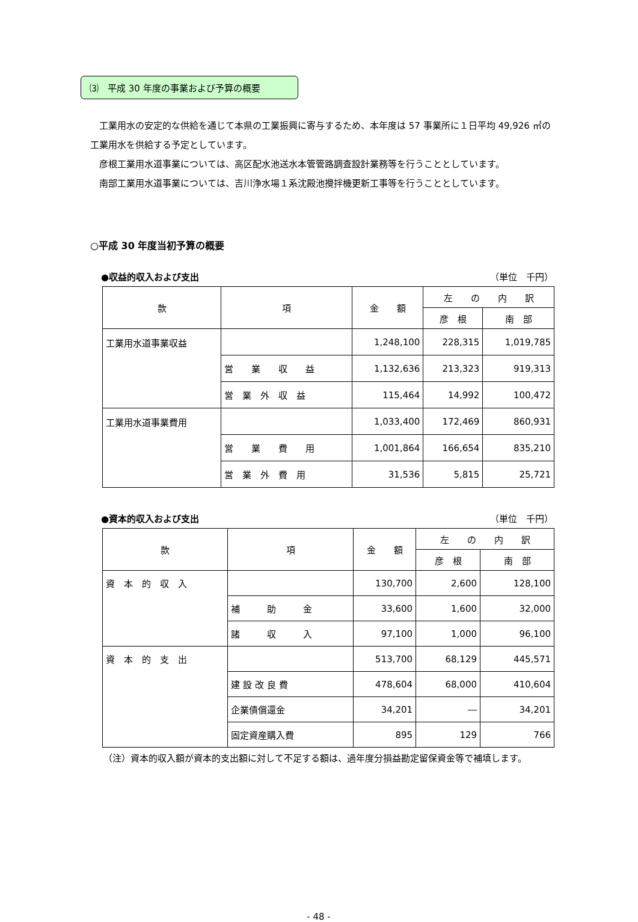⑶　平成 30 年度の事業および予算の概要
　工業用水の安定的な供給を通じて本県の工業振興に寄与するため、本年度は 57 事業所に１日平均 49,926 ㎥の工業用水を供給する予定としています。
　彦根工業用水道事業については、高区配水池送水本管管路調査設計業務等を行うこととしています。
　南部工業用水道事業については、吉川浄水場１系沈殿池攪拌機更新工事等を行うこととしています。
○平成 30 年度当初予算の概要
●収益的収入および支出 （単位　千円）
| 款 | 項 | 金 額 | 左 の 内 訳 | |
| --- | --- | --- | --- | --- |
| | | | 彦 根 | 南 部 |
| 工業用水道事業収益 | | 1,248,100 | 228,315 | 1,019,785 |
| | 営 業 収 益 | 1,132,636 | 213,323 | 919,313 |
| | 営 業 外 収 益 | 115,464 | 14,992 | 100,472 |
| 工業用水道事業費用 | | 1,033,400 | 172,469 | 860,931 |
| | 営 業 費 用 | 1,001,864 | 166,654 | 835,210 |
| | 営 業 外 費 用 | 31,536 | 5,815 | 25,721 |
●資本的収入および支出 （単位　千円）
| 款 | 項 | 金 額 | 左 の 内 訳 | |
| --- | --- | --- | --- | --- |
| | | | 彦 根 | 南 部 |
| 資 本 的 収 入 | | 130,700 | 2,600 | 128,100 |
| | 補 助 金 | 33,600 | 1,600 | 32,000 |
| | 諸 収 入 | 97,100 | 1,000 | 96,100 |
| 資 本 的 支 出 | | 513,700 | 68,129 | 445,571 |
| | 建 設 改 良 費 | 478,604 | 68,000 | 410,604 |
| | 企業債償還金 | 34,201 | ― | 34,201 |
| | 固定資産購入費 | 895 | 129 | 766 |
（注）資本的収入額が資本的支出額に対して不足する額は、過年度分損益勘定留保資金等で補填します。
- 48 -